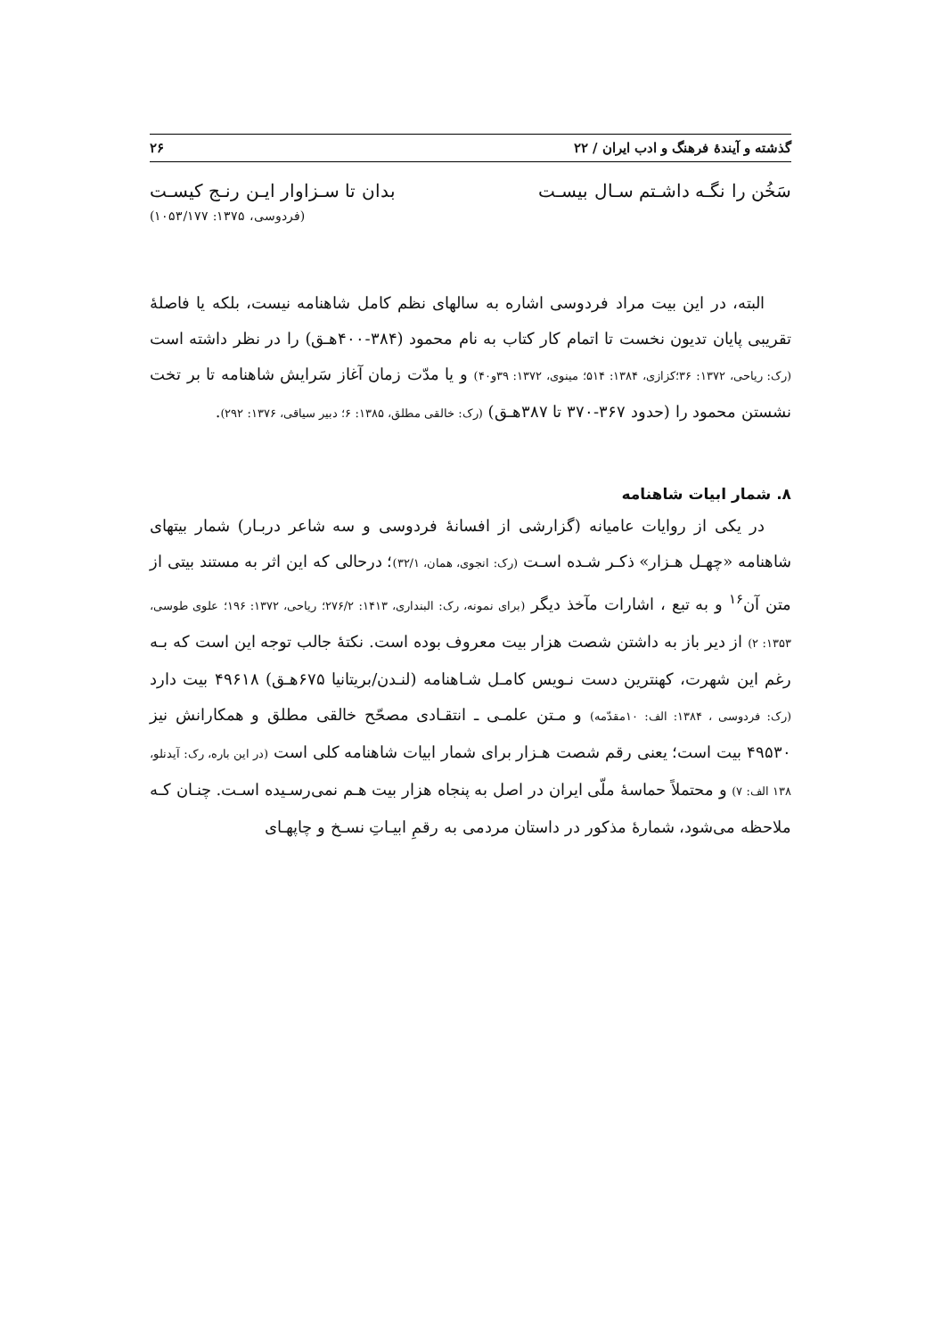گذشته و آیندهٔ فرهنگ و ادب ایران / ۲۲ ۲۶
سَخُن را نگـه داشـتم سـال بیسـت بدان تا سـزاوار ایـن رنـج کیسـت
(فردوسی، ۱۳۷۵: ۱۰۵۳/۱۷۷)
البته، در این بیت مراد فردوسی اشاره به سالهای نظم کامل شاهنامه نیست، بلکه یا فاصلهٔ تقریبی پایان تدیون نخست تا اتمام کار کتاب به نام محمود (۳۸۴-۴۰۰هـق) را در نظر داشته است (رک: ریاحی، ۱۳۷۲: ۳۶؛کزازی، ۱۳۸۴: ۵۱۴؛ مینوی، ۱۳۷۲: ۳۹و۴۰) و یا مدّت زمان آغاز سَرایش شاهنامه تا بر تخت نشستن محمود را (حدود ۳۶۷-۳۷۰ تا ۳۸۷هـق) (رک: خالقی مطلق، ۱۳۸۵: ۶؛ دبیر سیاقی، ۱۳۷۶: ۲۹۲).
۸. شمار ابیات شاهنامه
در یکی از روایات عامیانه (گزارشی از افسانهٔ فردوسی و سه شاعر دربـار) شمار بیتهای شاهنامه «چهـل هـزار» ذکـر شـده اسـت (رک: انجوی، همان، ۳۲/۱)؛ درحالی که این اثر به مستند بیتی از متن آن<sup>۱۶</sup> و به تبع ، اشارات مآخذ دیگر (برای نمونه، رک: البنداری، ۱۴۱۳: ۲۷۶/۲؛ ریاحی، ۱۳۷۲: ۱۹۶؛ علوی طوسی، ۱۳۵۳: ۲) از دیر باز به داشتن شصت هزار بیت معروف بوده است. نکتهٔ جالب توجه این است که بـه رغم این شهرت، کهنترین دست نـویس کامـل شـاهنامه (لنـدن/بریتانیا ۶۷۵هـق) ۴۹۶۱۸ بیت دارد (رک: فردوسی ، ۱۳۸۴: الف: ۱۰مقدّمه) و مـتن علمـی ـ انتقـادی مصحّح خالقی مطلق و همکارانش نیز ۴۹۵۳۰ بیت است؛ یعنی رقم شصت هـزار برای شمار ابیات شاهنامه کلی است (در این باره، رک: آیدنلو، ۱۳۸ الف: ۷) و محتملاً حماسهٔ ملّی ایران در اصل به پنجاه هزار بیت هـم نمی‌رسـیده اسـت. چنـان کـه ملاحظه می‌شود، شمارهٔ مذکور در داستان مردمی به رقمِ ابیـاتِ نسـخ و چاپهـای